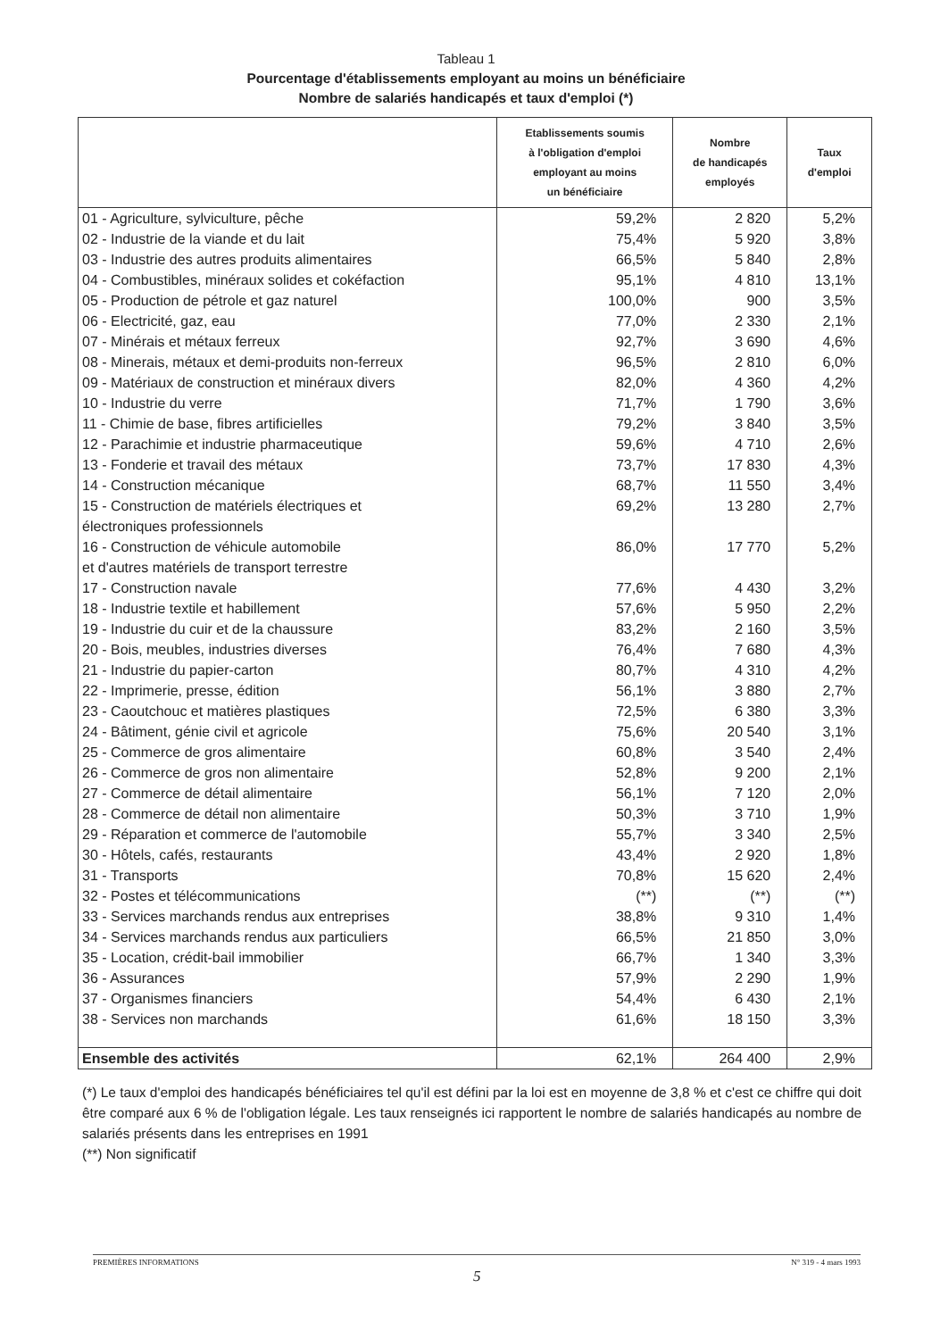Tableau 1
Pourcentage d'établissements employant au moins un bénéficiaire
Nombre de salariés handicapés et taux d'emploi (*)
| | Etablissements soumis à l'obligation d'emploi employant au moins un bénéficiaire | Nombre de handicapés employés | Taux d'emploi |
| --- | --- | --- | --- |
| 01 - Agriculture, sylviculture, pêche | 59,2% | 2 820 | 5,2% |
| 02 - Industrie de la viande et du lait | 75,4% | 5 920 | 3,8% |
| 03 - Industrie des autres produits alimentaires | 66,5% | 5 840 | 2,8% |
| 04 - Combustibles, minéraux solides et cokéfaction | 95,1% | 4 810 | 13,1% |
| 05 - Production de pétrole et gaz naturel | 100,0% | 900 | 3,5% |
| 06 - Electricité, gaz, eau | 77,0% | 2 330 | 2,1% |
| 07 - Minérais et métaux ferreux | 92,7% | 3 690 | 4,6% |
| 08 - Minerais, métaux et demi-produits non-ferreux | 96,5% | 2 810 | 6,0% |
| 09 - Matériaux de construction et minéraux divers | 82,0% | 4 360 | 4,2% |
| 10 - Industrie du verre | 71,7% | 1 790 | 3,6% |
| 11 - Chimie de base, fibres artificielles | 79,2% | 3 840 | 3,5% |
| 12 - Parachimie et industrie pharmaceutique | 59,6% | 4 710 | 2,6% |
| 13 - Fonderie et travail des métaux | 73,7% | 17 830 | 4,3% |
| 14 - Construction mécanique | 68,7% | 11 550 | 3,4% |
| 15 - Construction de matériels électriques et électroniques professionnels | 69,2% | 13 280 | 2,7% |
| 16 - Construction de véhicule automobile et d'autres matériels de transport terrestre | 86,0% | 17 770 | 5,2% |
| 17 - Construction navale | 77,6% | 4 430 | 3,2% |
| 18 - Industrie textile et habillement | 57,6% | 5 950 | 2,2% |
| 19 - Industrie du cuir et de la chaussure | 83,2% | 2 160 | 3,5% |
| 20 - Bois, meubles, industries diverses | 76,4% | 7 680 | 4,3% |
| 21 - Industrie du papier-carton | 80,7% | 4 310 | 4,2% |
| 22 - Imprimerie, presse, édition | 56,1% | 3 880 | 2,7% |
| 23 - Caoutchouc et matières plastiques | 72,5% | 6 380 | 3,3% |
| 24 - Bâtiment, génie civil et agricole | 75,6% | 20 540 | 3,1% |
| 25 - Commerce de gros alimentaire | 60,8% | 3 540 | 2,4% |
| 26 - Commerce de gros non alimentaire | 52,8% | 9 200 | 2,1% |
| 27 - Commerce de détail alimentaire | 56,1% | 7 120 | 2,0% |
| 28 - Commerce de détail non alimentaire | 50,3% | 3 710 | 1,9% |
| 29 - Réparation et commerce de l'automobile | 55,7% | 3 340 | 2,5% |
| 30 - Hôtels, cafés, restaurants | 43,4% | 2 920 | 1,8% |
| 31 - Transports | 70,8% | 15 620 | 2,4% |
| 32 - Postes et télécommunications | (**) | (**) | (**) |
| 33 - Services marchands rendus aux entreprises | 38,8% | 9 310 | 1,4% |
| 34 - Services marchands rendus aux particuliers | 66,5% | 21 850 | 3,0% |
| 35 - Location, crédit-bail immobilier | 66,7% | 1 340 | 3,3% |
| 36 - Assurances | 57,9% | 2 290 | 1,9% |
| 37 - Organismes financiers | 54,4% | 6 430 | 2,1% |
| 38 - Services non marchands | 61,6% | 18 150 | 3,3% |
| Ensemble des activités | 62,1% | 264 400 | 2,9% |
(*) Le taux d'emploi des handicapés bénéficiaires tel qu'il est défini par la loi est en moyenne de 3,8 % et c'est ce chiffre qui doit être comparé aux 6 % de l'obligation légale. Les taux renseignés ici rapportent le nombre de salariés handicapés au nombre de salariés présents dans les entreprises en 1991
(**) Non significatif
PREMIÈRES INFORMATIONS N° 319 - 4 mars 1993
5